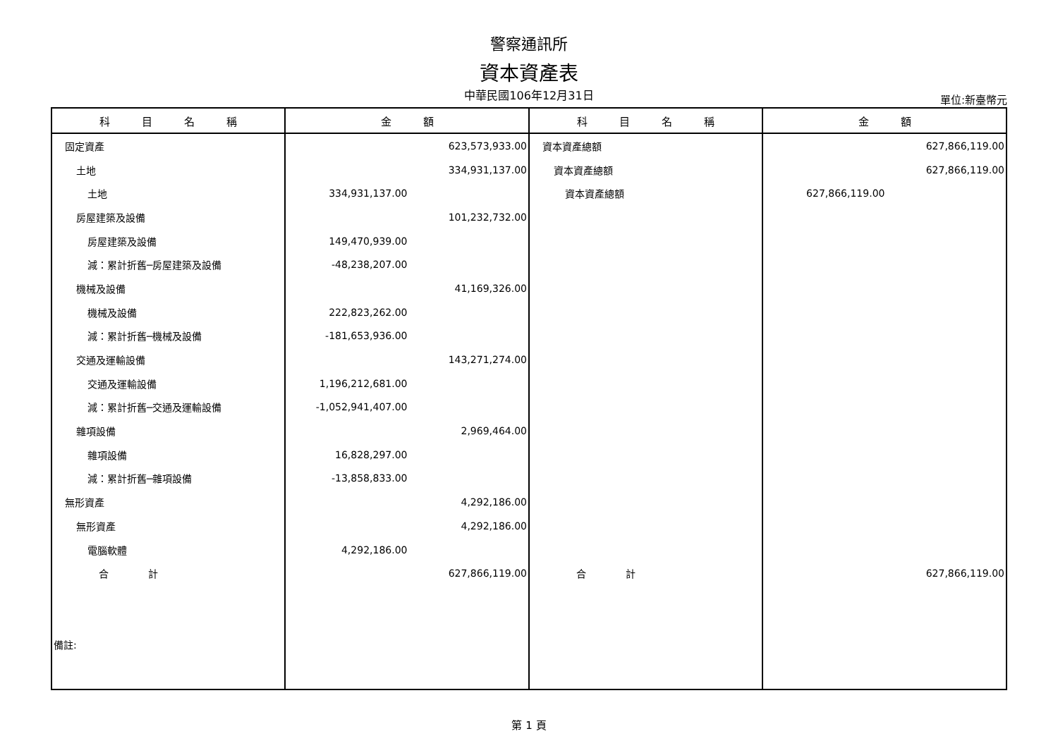警察通訊所
資本資產表
中華民國106年12月31日 單位:新臺幣元
| 科 目 名 稱 | 金 額 | 科 目 名 稱 | 金 額 |
| --- | --- | --- | --- |
| 固定資產 | 623,573,933.00 | 資本資產總額 | 627,866,119.00 |
| 土地 | 334,931,137.00 | 資本資產總額 | 627,866,119.00 |
| 土地 | 334,931,137.00 | 資本資產總額 | 627,866,119.00 |
| 房屋建築及設備 | 101,232,732.00 | | |
| 房屋建築及設備 | 149,470,939.00 | | |
| 減：累計折舊─房屋建築及設備 | -48,238,207.00 | | |
| 機械及設備 | 41,169,326.00 | | |
| 機械及設備 | 222,823,262.00 | | |
| 減：累計折舊─機械及設備 | -181,653,936.00 | | |
| 交通及運輸設備 | 143,271,274.00 | | |
| 交通及運輸設備 | 1,196,212,681.00 | | |
| 減：累計折舊─交通及運輸設備 | -1,052,941,407.00 | | |
| 雜項設備 | 2,969,464.00 | | |
| 雜項設備 | 16,828,297.00 | | |
| 減：累計折舊─雜項設備 | -13,858,833.00 | | |
| 無形資產 | 4,292,186.00 | | |
| 無形資產 | 4,292,186.00 | | |
| 電腦軟體 | 4,292,186.00 | | |
| 合 計 | 627,866,119.00 | 合 計 | 627,866,119.00 |
| 備註: | | | |
第 1 頁